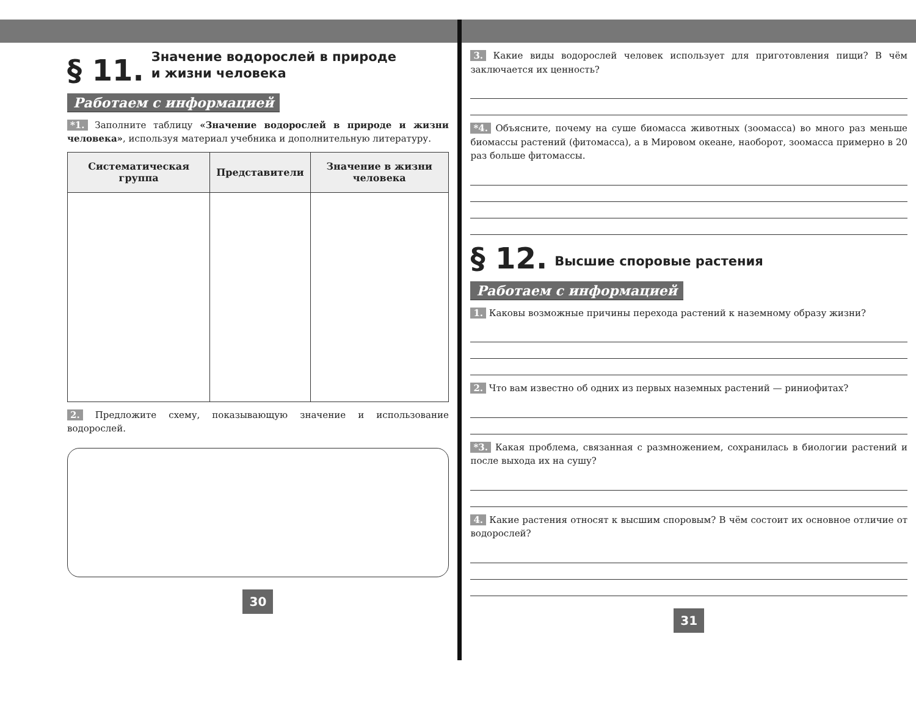§ 11. Значение водорослей в природе
и жизни человека
Работаем с информацией
*1. Заполните таблицу «Значение водорослей в природе и жизни человека», используя материал учебника и дополнительную литературу.
| Систематическая группа | Представители | Значение в жизни человека |
| --- | --- | --- |
2. Предложите схему, показывающую значение и использование водорослей.
30
3. Какие виды водорослей человек использует для приготовления пищи? В чём заключается их ценность?
*4. Объясните, почему на суше биомасса животных (зоомасса) во много раз меньше биомассы растений (фитомасса), а в Мировом океане, наоборот, зоомасса примерно в 20 раз больше фитомассы.
§ 12. Высшие споровые растения
Работаем с информацией
1. Каковы возможные причины перехода растений к наземному образу жизни?
2. Что вам известно об одних из первых наземных растений — риниофитах?
*3. Какая проблема, связанная с размножением, сохранилась в биологии растений и после выхода их на сушу?
4. Какие растения относят к высшим споровым? В чём состоит их основное отличие от водорослей?
31